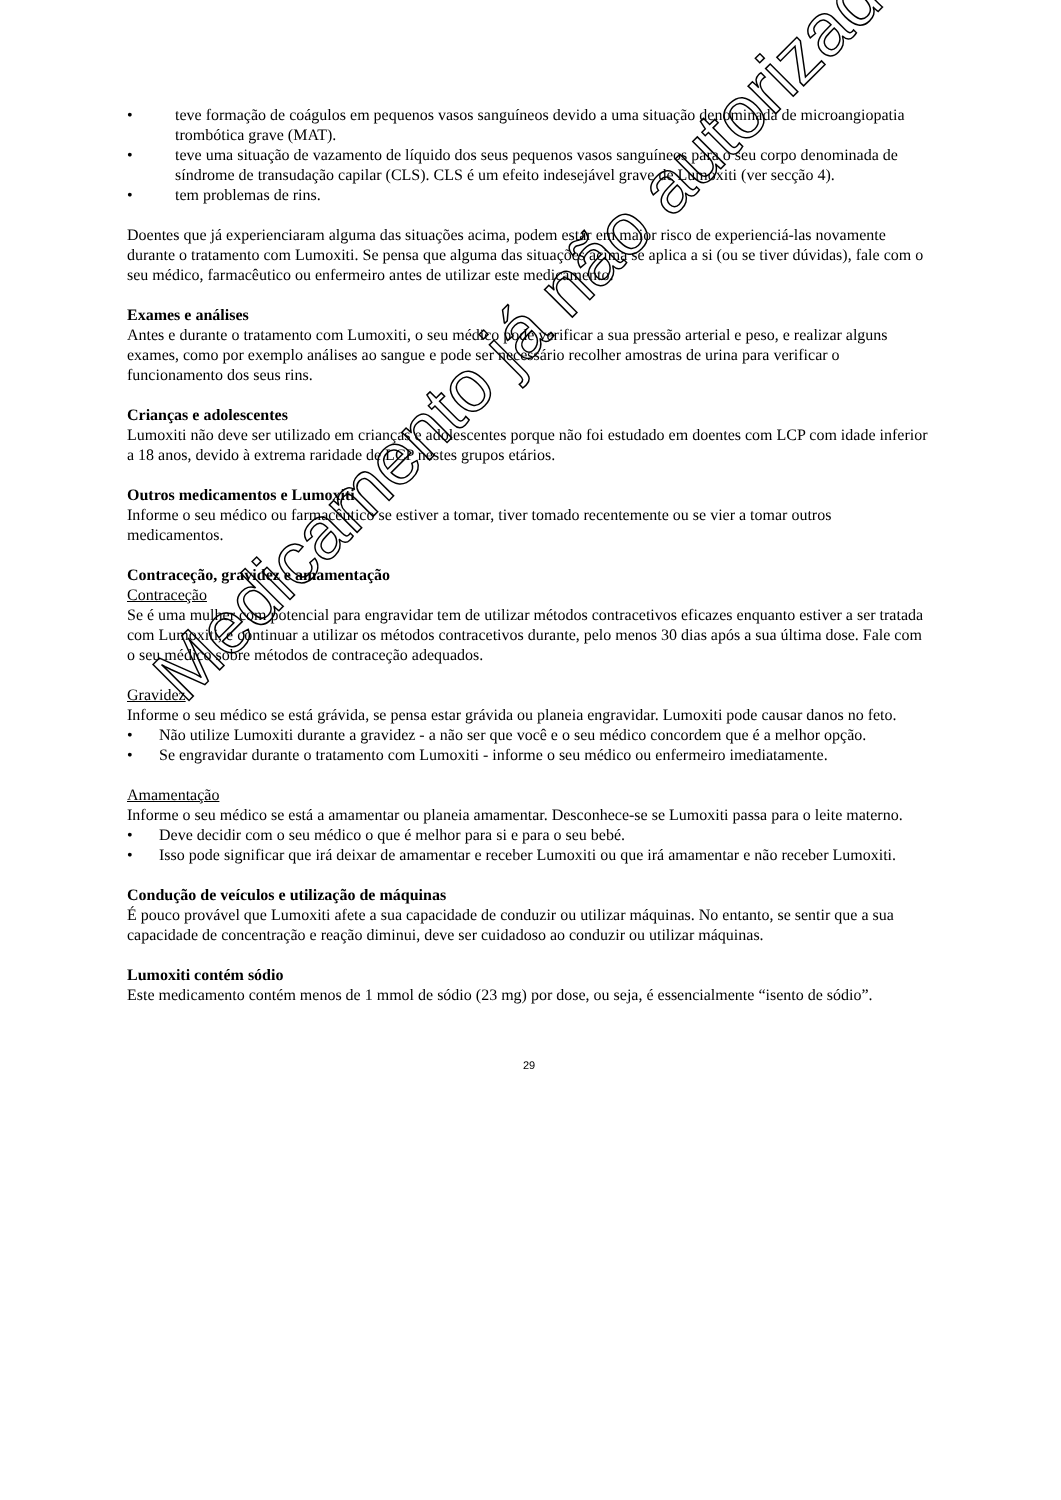teve formação de coágulos em pequenos vasos sanguíneos devido a uma situação denominada de microangiopatia trombótica grave (MAT).
teve uma situação de vazamento de líquido dos seus pequenos vasos sanguíneos para o seu corpo denominada de síndrome de transudação capilar (CLS). CLS é um efeito indesejável grave de Lumoxiti (ver secção 4).
tem problemas de rins.
Doentes que já experienciaram alguma das situações acima, podem estar em maior risco de experienciá-las novamente durante o tratamento com Lumoxiti. Se pensa que alguma das situações acima se aplica a si (ou se tiver dúvidas), fale com o seu médico, farmacêutico ou enfermeiro antes de utilizar este medicamento.
Exames e análises
Antes e durante o tratamento com Lumoxiti, o seu médico pode verificar a sua pressão arterial e peso, e realizar alguns exames, como por exemplo análises ao sangue e pode ser necessário recolher amostras de urina para verificar o funcionamento dos seus rins.
Crianças e adolescentes
Lumoxiti não deve ser utilizado em crianças e adolescentes porque não foi estudado em doentes com LCP com idade inferior a 18 anos, devido à extrema raridade de LCP nestes grupos etários.
Outros medicamentos e Lumoxiti
Informe o seu médico ou farmacêutico se estiver a tomar, tiver tomado recentemente ou se vier a tomar outros medicamentos.
Contraceção, gravidez e amamentação
Contraceção
Se é uma mulher com potencial para engravidar tem de utilizar métodos contracetivos eficazes enquanto estiver a ser tratada com Lumoxiti, e continuar a utilizar os métodos contracetivos durante, pelo menos 30 dias após a sua última dose. Fale com o seu médico sobre métodos de contraceção adequados.
Gravidez
Informe o seu médico se está grávida, se pensa estar grávida ou planeia engravidar. Lumoxiti pode causar danos no feto.
Não utilize Lumoxiti durante a gravidez - a não ser que você e o seu médico concordem que é a melhor opção.
Se engravidar durante o tratamento com Lumoxiti - informe o seu médico ou enfermeiro imediatamente.
Amamentação
Informe o seu médico se está a amamentar ou planeia amamentar. Desconhece-se se Lumoxiti passa para o leite materno.
Deve decidir com o seu médico o que é melhor para si e para o seu bebé.
Isso pode significar que irá deixar de amamentar e receber Lumoxiti ou que irá amamentar e não receber Lumoxiti.
Condução de veículos e utilização de máquinas
É pouco provável que Lumoxiti afete a sua capacidade de conduzir ou utilizar máquinas. No entanto, se sentir que a sua capacidade de concentração e reação diminui, deve ser cuidadoso ao conduzir ou utilizar máquinas.
Lumoxiti contém sódio
Este medicamento contém menos de 1 mmol de sódio (23 mg) por dose, ou seja, é essencialmente “isento de sódio”.
29
Medicamento já não autorizado